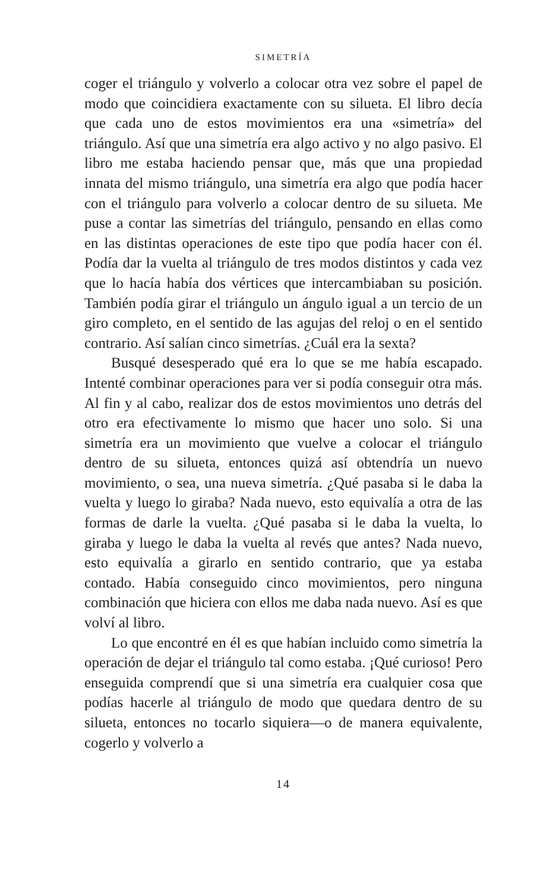SIMETRÍA
coger el triángulo y volverlo a colocar otra vez sobre el papel de modo que coincidiera exactamente con su silueta. El libro decía que cada uno de estos movimientos era una «simetría» del triángulo. Así que una simetría era algo activo y no algo pasivo. El libro me estaba haciendo pensar que, más que una propiedad innata del mismo triángulo, una simetría era algo que podía hacer con el triángulo para volverlo a colocar dentro de su silueta. Me puse a contar las simetrías del triángulo, pensando en ellas como en las distintas operaciones de este tipo que podía hacer con él. Podía dar la vuelta al triángulo de tres modos distintos y cada vez que lo hacía había dos vértices que intercambiaban su posición. También podía girar el triángulo un ángulo igual a un tercio de un giro completo, en el sentido de las agujas del reloj o en el sentido contrario. Así salían cinco simetrías. ¿Cuál era la sexta?
Busqué desesperado qué era lo que se me había escapado. Intenté combinar operaciones para ver si podía conseguir otra más. Al fin y al cabo, realizar dos de estos movimientos uno detrás del otro era efectivamente lo mismo que hacer uno solo. Si una simetría era un movimiento que vuelve a colocar el triángulo dentro de su silueta, entonces quizá así obtendría un nuevo movimiento, o sea, una nueva simetría. ¿Qué pasaba si le daba la vuelta y luego lo giraba? Nada nuevo, esto equivalía a otra de las formas de darle la vuelta. ¿Qué pasaba si le daba la vuelta, lo giraba y luego le daba la vuelta al revés que antes? Nada nuevo, esto equivalía a girarlo en sentido contrario, que ya estaba contado. Había conseguido cinco movimientos, pero ninguna combinación que hiciera con ellos me daba nada nuevo. Así es que volví al libro.
Lo que encontré en él es que habían incluido como simetría la operación de dejar el triángulo tal como estaba. ¡Qué curioso! Pero enseguida comprendí que si una simetría era cualquier cosa que podías hacerle al triángulo de modo que quedara dentro de su silueta, entonces no tocarlo siquiera—o de manera equivalente, cogerlo y volverlo a
14